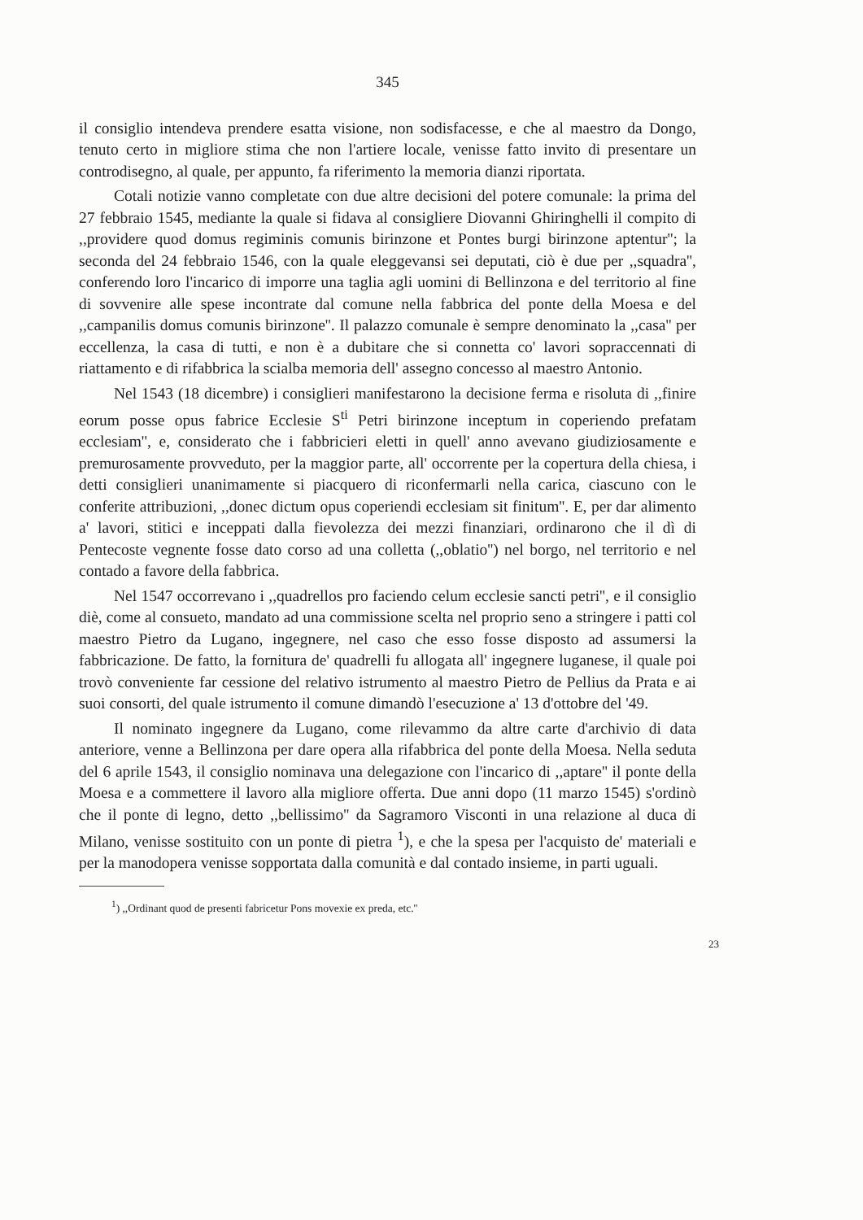345
il consiglio intendeva prendere esatta visione, non sodisfacesse, e che al maestro da Dongo, tenuto certo in migliore stima che non l'artiere locale, venisse fatto invito di presentare un controdisegno, al quale, per appunto, fa riferimento la memoria dianzi riportata.
Cotali notizie vanno completate con due altre decisioni del potere comunale: la prima del 27 febbraio 1545, mediante la quale si fidava al consigliere Diovanni Ghiringhelli il compito di ,,providere quod domus regiminis comunis birinzone et Pontes burgi birinzone aptentur''; la seconda del 24 febbraio 1546, con la quale eleggevansi sei deputati, ciò è due per ,,squadra'', conferendo loro l'incarico di imporre una taglia agli uomini di Bellinzona e del territorio al fine di sovvenire alle spese incontrate dal comune nella fabbrica del ponte della Moesa e del ,,campanilis domus comunis birinzone''. Il palazzo comunale è sempre denominato la ,,casa'' per eccellenza, la casa di tutti, e non è a dubitare che si connetta co' lavori sopraccennati di riattamento e di rifabbrica la scialba memoria dell' assegno concesso al maestro Antonio.
Nel 1543 (18 dicembre) i consiglieri manifestarono la decisione ferma e risoluta di ,,finire eorum posse opus fabrice Ecclesie S<sup>ti</sup> Petri birinzone inceptum in coperiendo prefatam ecclesiam'', e, considerato che i fabbricieri eletti in quell' anno avevano giudiziosamente e premurosamente provveduto, per la maggior parte, all' occorrente per la copertura della chiesa, i detti consiglieri unanimamente si piacquero di riconfermarli nella carica, ciascuno con le conferite attribuzioni, ,,donec dictum opus coperiendi ecclesiam sit finitum''. E, per dar alimento a' lavori, stitici e inceppati dalla fievolezza dei mezzi finanziari, ordinarono che il dì di Pentecoste vegnente fosse dato corso ad una colletta (,,oblatio'') nel borgo, nel territorio e nel contado a favore della fabbrica.
Nel 1547 occorrevano i ,,quadrellos pro faciendo celum ecclesie sancti petri'', e il consiglio diè, come al consueto, mandato ad una commissione scelta nel proprio seno a stringere i patti col maestro Pietro da Lugano, ingegnere, nel caso che esso fosse disposto ad assumersi la fabbricazione. De fatto, la fornitura de' quadrelli fu allogata all' ingegnere luganese, il quale poi trovò conveniente far cessione del relativo istrumento al maestro Pietro de Pellius da Prata e ai suoi consorti, del quale istrumento il comune dimandò l'esecuzione a' 13 d'ottobre del '49.
Il nominato ingegnere da Lugano, come rilevammo da altre carte d'archivio di data anteriore, venne a Bellinzona per dare opera alla rifabbrica del ponte della Moesa. Nella seduta del 6 aprile 1543, il consiglio nominava una delegazione con l'incarico di ,,aptare'' il ponte della Moesa e a commettere il lavoro alla migliore offerta. Due anni dopo (11 marzo 1545) s'ordinò che il ponte di legno, detto ,,bellissimo'' da Sagramoro Visconti in una relazione al duca di Milano, venisse sostituito con un ponte di pietra <sup>1</sup>), e che la spesa per l'acquisto de' materiali e per la manodopera venisse sopportata dalla comunità e dal contado insieme, in parti uguali.
<sup>1</sup>) ,,Ordinant quod de presenti fabricetur Pons movexie ex preda, etc.''
23